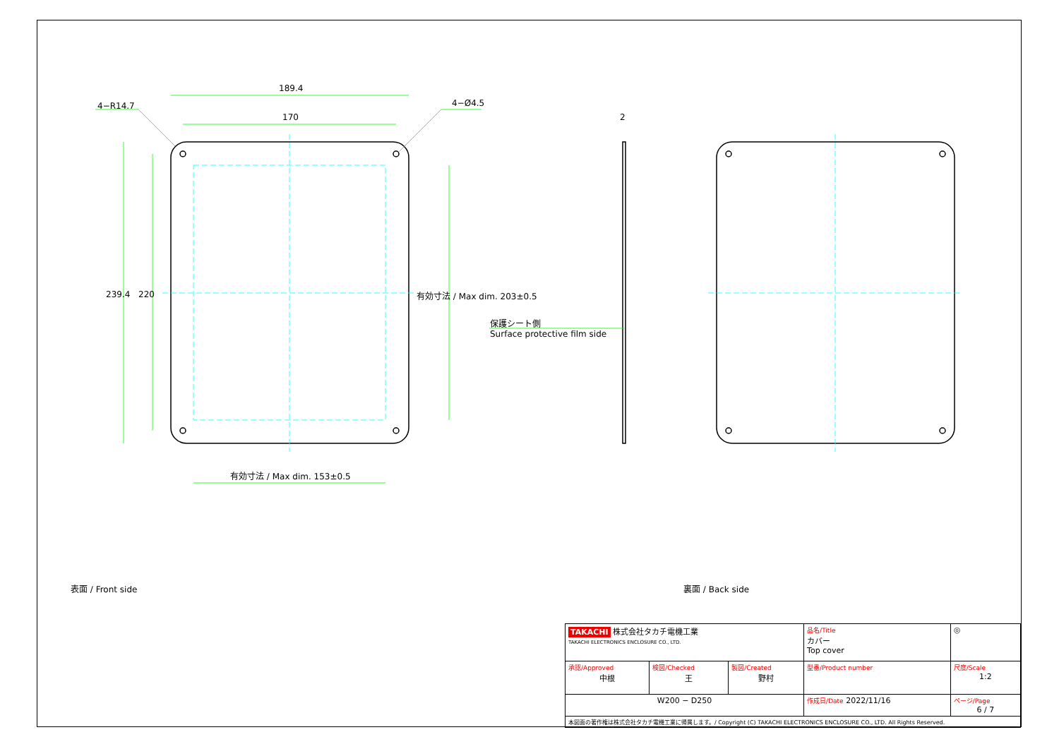189.4
170
4−R14.7 4−Ø4.5
2
239.4 220 有効寸法 / Max dim. 203±0.5
有効寸法 / Max dim. 153±0.5
保護シート側
Surface protective film side
表面 / Front side 裏面 / Back side
| TAKACHI 株式会社タカチ電機工業 TAKACHI ELECTRONICS ENCLOSURE CO., LTD. | | | 品名/Title カバー Top cover | ◎ |
| 承認/Approved 中根 | 検図/Checked 王 | 製図/Created 野村 | 型番/Product number | 尺度/Scale 1:2 |
| W200 − D250 | | | 作成日/Date 2022/11/16 | ページ/Page 6 / 7 |
| 本図面の著作権は株式会社タカチ電機工業に帰属します。/ Copyright (C) TAKACHI ELECTRONICS ENCLOSURE CO., LTD. All Rights Reserved. | | | | |